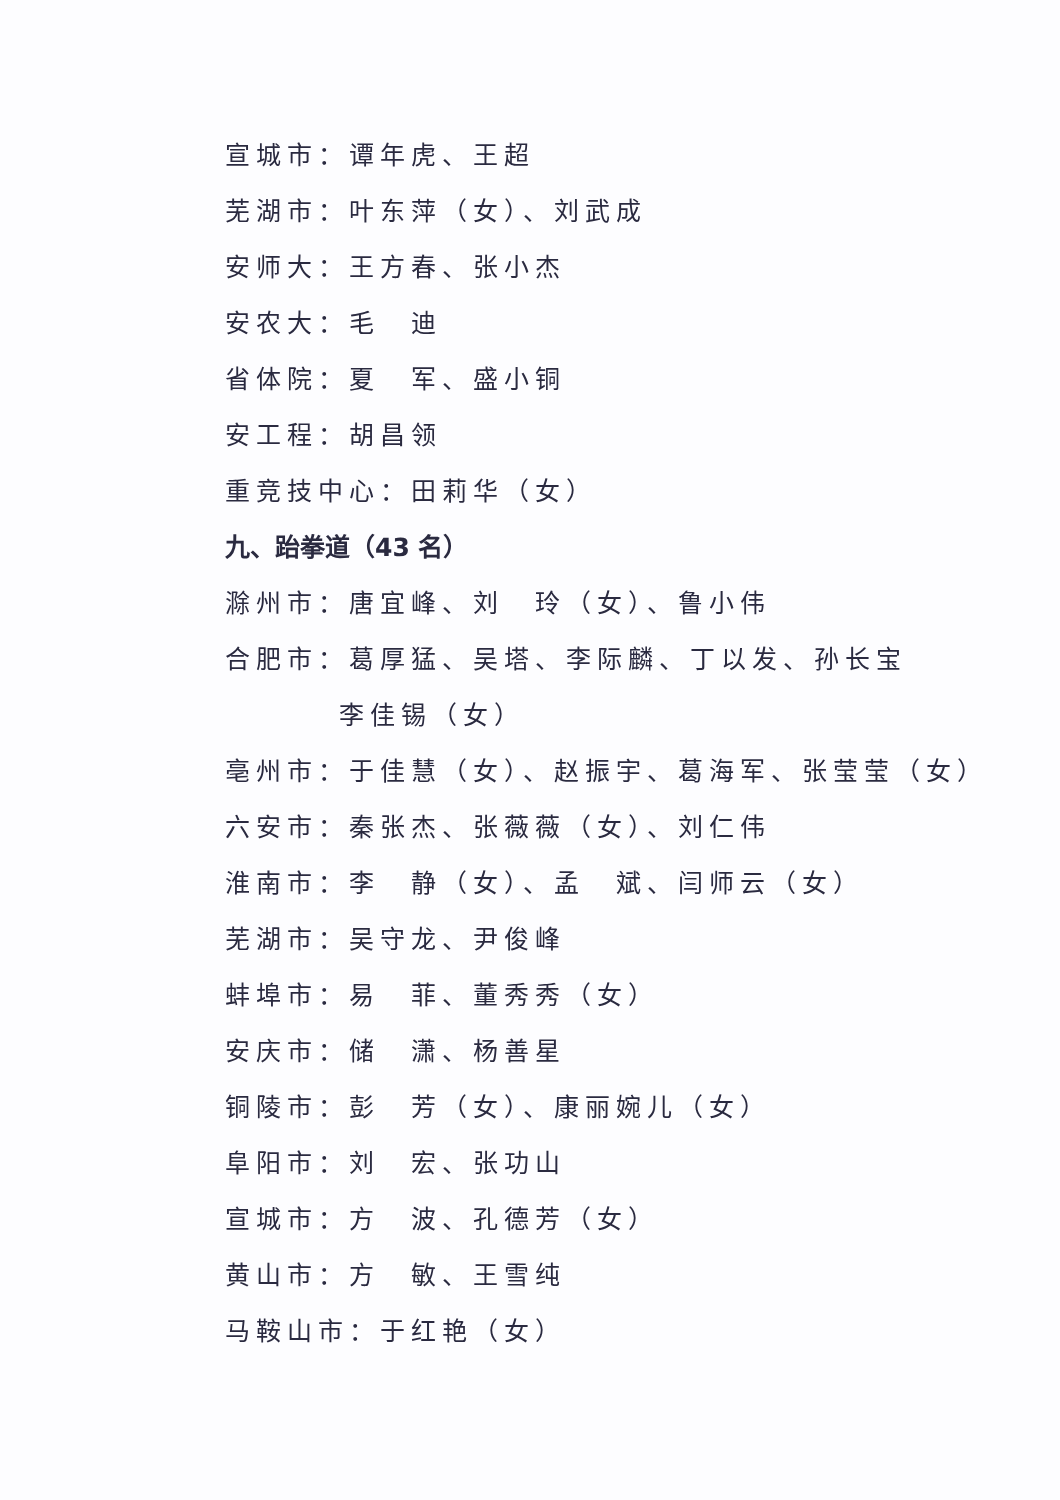宣城市：谭年虎、王超
芜湖市：叶东萍（女）、刘武成
安师大：王方春、张小杰
安农大：毛　迪
省体院：夏　军、盛小铜
安工程：胡昌领
重竞技中心：田莉华（女）
九、跆拳道（43 名）
滁州市：唐宜峰、刘　玲（女）、鲁小伟
合肥市：葛厚猛、吴塔、李际麟、丁以发、孙长宝
李佳锡（女）
亳州市：于佳慧（女）、赵振宇、葛海军、张莹莹（女）
六安市：秦张杰、张薇薇（女）、刘仁伟
淮南市：李　静（女）、孟　斌、闫师云（女）
芜湖市：吴守龙、尹俊峰
蚌埠市：易　菲、董秀秀（女）
安庆市：储　潇、杨善星
铜陵市：彭　芳（女）、康丽婉儿（女）
阜阳市：刘　宏、张功山
宣城市：方　波、孔德芳（女）
黄山市：方　敏、王雪纯
马鞍山市：于红艳（女）